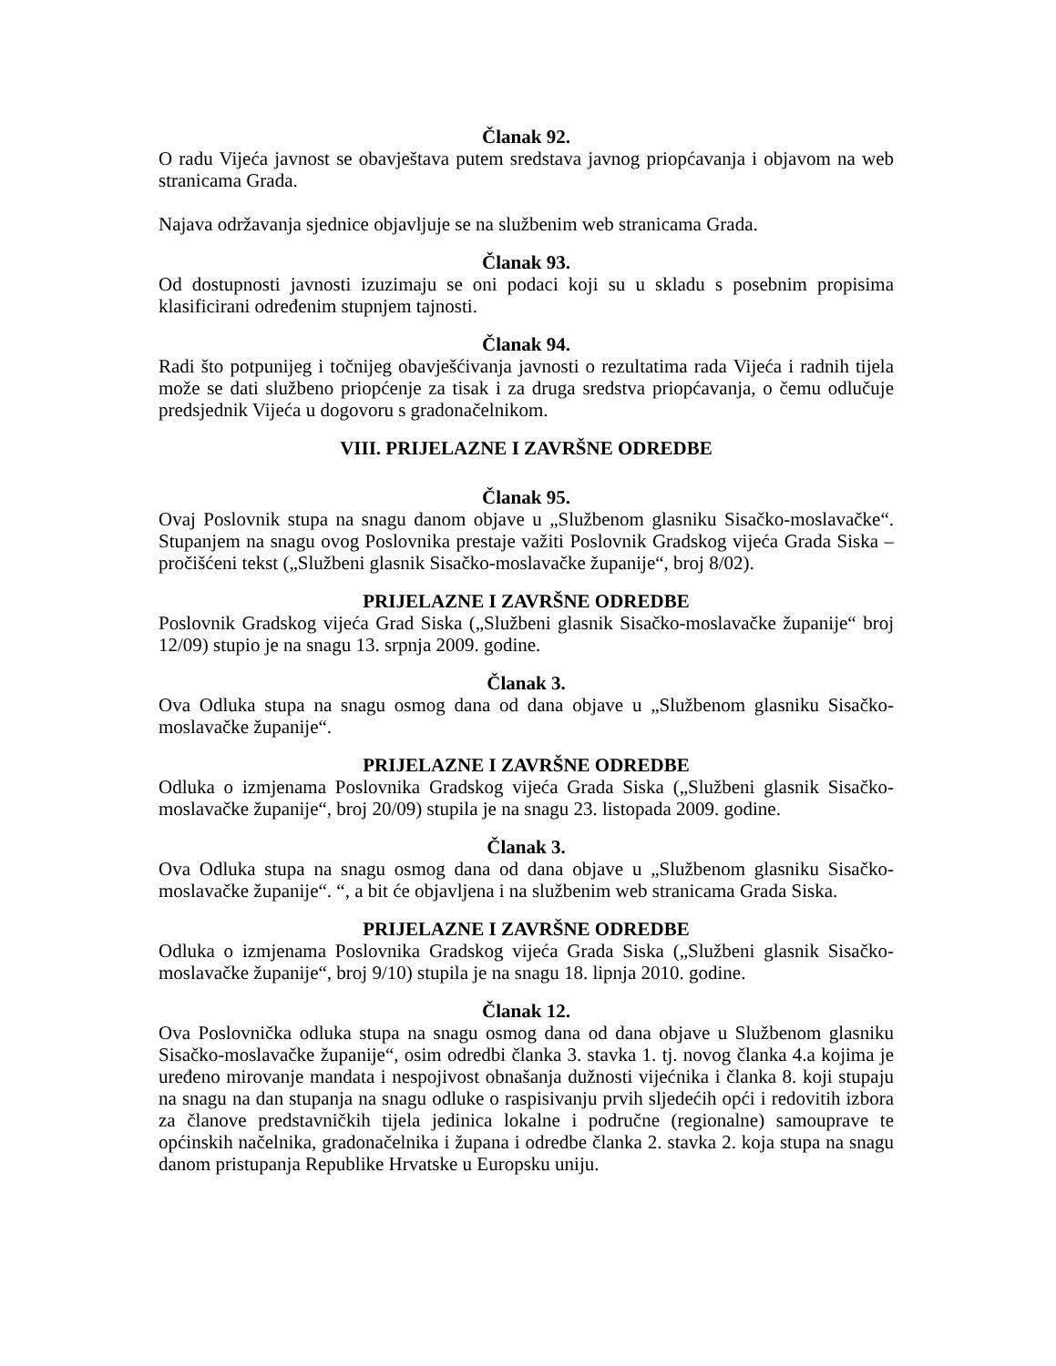Članak 92.
O radu Vijeća javnost se obavještava putem sredstava javnog priopćavanja i objavom na web stranicama Grada.
Najava održavanja sjednice objavljuje se na službenim web stranicama Grada.
Članak 93.
Od dostupnosti javnosti izuzimaju se oni podaci koji su u skladu s posebnim propisima klasificirani određenim stupnjem tajnosti.
Članak 94.
Radi što potpunijeg i točnijeg obavješćivanja javnosti o rezultatima rada Vijeća i radnih tijela može se dati službeno priopćenje za tisak i za druga sredstva priopćavanja, o čemu odlučuje predsjednik Vijeća u dogovoru s gradonačelnikom.
VIII. PRIJELAZNE I ZAVRŠNE ODREDBE
Članak 95.
Ovaj Poslovnik stupa na snagu danom objave u „Službenom glasniku Sisačko-moslavačke“. Stupanjem na snagu ovog Poslovnika prestaje važiti Poslovnik Gradskog vijeća Grada Siska – pročišćeni tekst („Službeni glasnik Sisačko-moslavačke županije“, broj 8/02).
PRIJELAZNE I ZAVRŠNE ODREDBE
Poslovnik Gradskog vijeća Grad Siska („Službeni glasnik Sisačko-moslavačke županije“ broj 12/09) stupio je na snagu 13. srpnja 2009. godine.
Članak 3.
Ova Odluka stupa na snagu osmog dana od dana objave u „Službenom glasniku Sisačko-moslavačke županije“.
PRIJELAZNE I ZAVRŠNE ODREDBE
Odluka o izmjenama Poslovnika Gradskog vijeća Grada Siska („Službeni glasnik Sisačko-moslavačke županije“, broj 20/09) stupila je na snagu 23. listopada 2009. godine.
Članak 3.
Ova Odluka stupa na snagu osmog dana od dana objave u „Službenom glasniku Sisačko-moslavačke županije“. “, a bit će objavljena i na službenim web stranicama Grada Siska.
PRIJELAZNE I ZAVRŠNE ODREDBE
Odluka o izmjenama Poslovnika Gradskog vijeća Grada Siska („Službeni glasnik Sisačko-moslavačke županije“, broj 9/10) stupila je na snagu 18. lipnja 2010. godine.
Članak 12.
Ova Poslovnička odluka stupa na snagu osmog dana od dana objave u Službenom glasniku Sisačko-moslavačke županije“, osim odredbi članka 3. stavka 1. tj. novog članka 4.a kojima je uređeno mirovanje mandata i nespojivost obnašanja dužnosti vijećnika i članka 8. koji stupaju na snagu na dan stupanja na snagu odluke o raspisivanju prvih sljedećih opći i redovitih izbora za članove predstavničkih tijela jedinica lokalne i područne (regionalne) samouprave te općinskih načelnika, gradonačelnika i župana i odredbe članka 2. stavka 2. koja stupa na snagu danom pristupanja Republike Hrvatske u Europsku uniju.